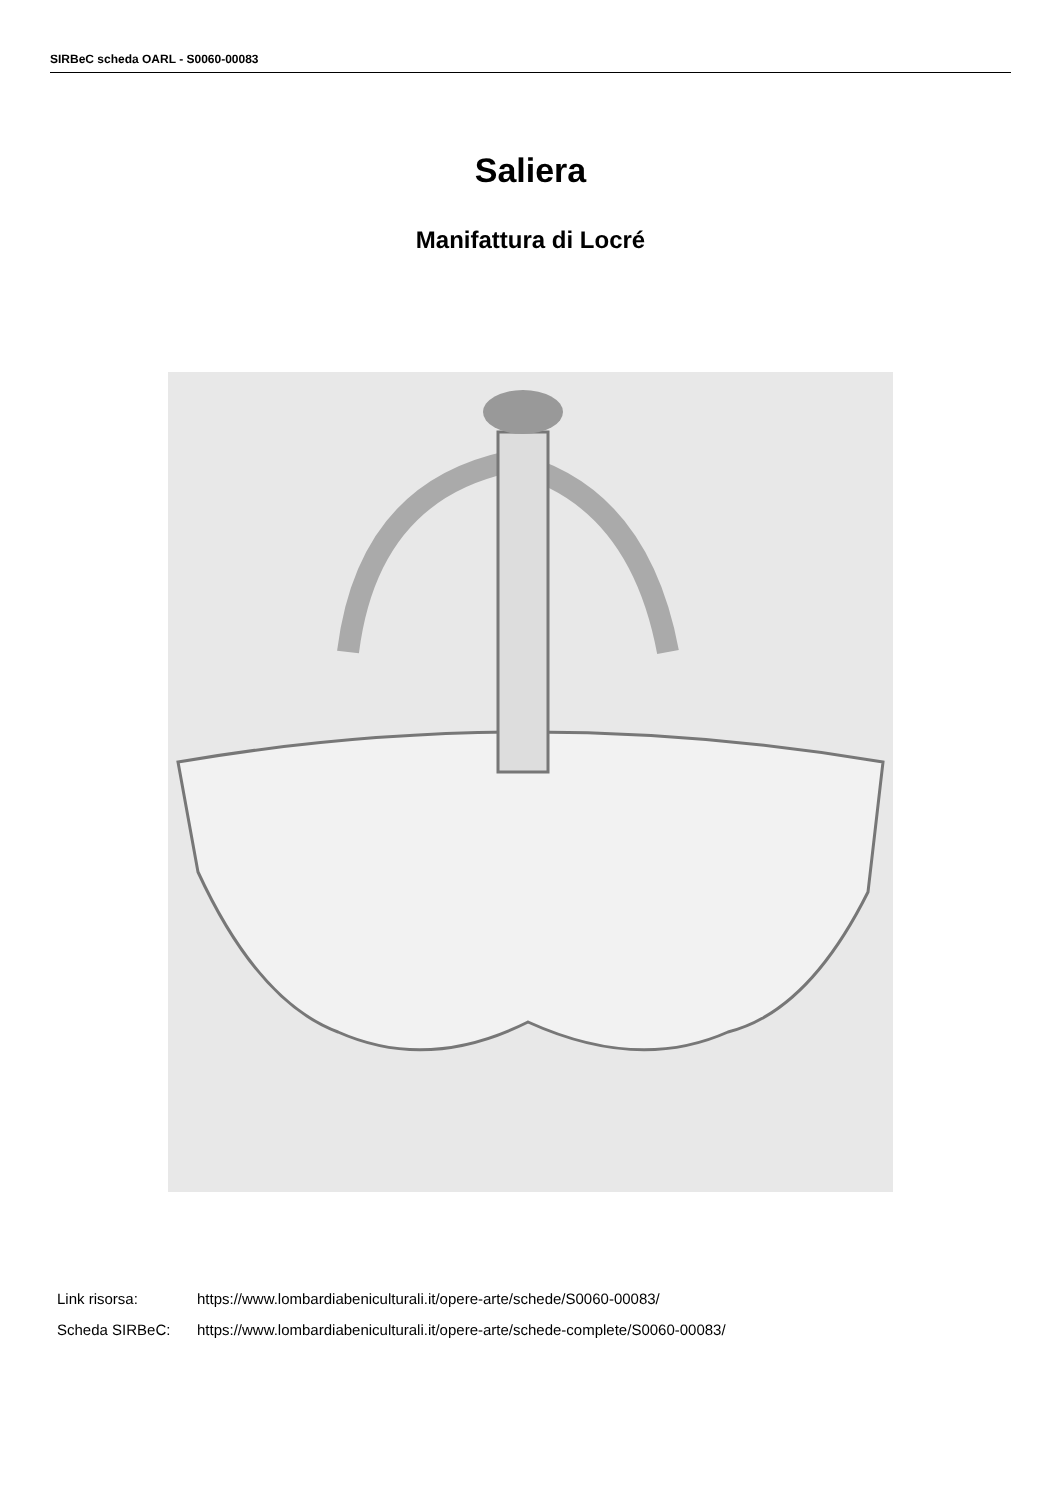SIRBeC scheda OARL - S0060-00083
Saliera
Manifattura di Locré
Link risorsa: https://www.lombardiabeniculturali.it/opere-arte/schede/S0060-00083/
Scheda SIRBeC: https://www.lombardiabeniculturali.it/opere-arte/schede-complete/S0060-00083/